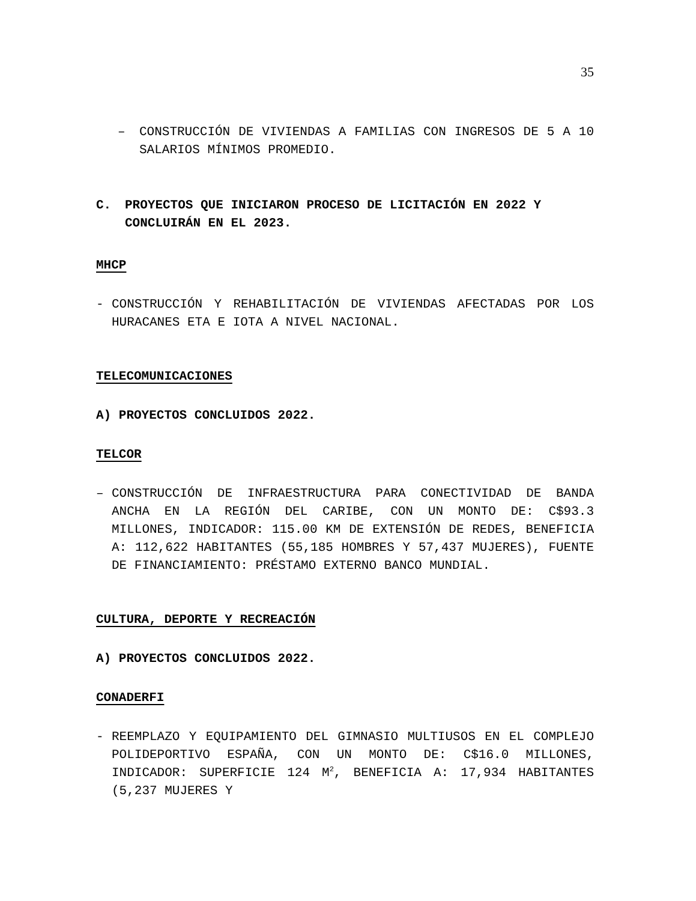35
– CONSTRUCCIÓN DE VIVIENDAS A FAMILIAS CON INGRESOS DE 5 A 10 SALARIOS MÍNIMOS PROMEDIO.
C. PROYECTOS QUE INICIARON PROCESO DE LICITACIÓN EN 2022 Y CONCLUIRÁN EN EL 2023.
MHCP
- CONSTRUCCIÓN Y REHABILITACIÓN DE VIVIENDAS AFECTADAS POR LOS HURACANES ETA E IOTA A NIVEL NACIONAL.
TELECOMUNICACIONES
A) PROYECTOS CONCLUIDOS 2022.
TELCOR
– CONSTRUCCIÓN DE INFRAESTRUCTURA PARA CONECTIVIDAD DE BANDA ANCHA EN LA REGIÓN DEL CARIBE, CON UN MONTO DE: C$93.3 MILLONES, INDICADOR: 115.00 KM DE EXTENSIÓN DE REDES, BENEFICIA A: 112,622 HABITANTES (55,185 HOMBRES Y 57,437 MUJERES), FUENTE DE FINANCIAMIENTO: PRÉSTAMO EXTERNO BANCO MUNDIAL.
CULTURA, DEPORTE Y RECREACIÓN
A) PROYECTOS CONCLUIDOS 2022.
CONADERFI
- REEMPLAZO Y EQUIPAMIENTO DEL GIMNASIO MULTIUSOS EN EL COMPLEJO POLIDEPORTIVO ESPAÑA, CON UN MONTO DE: C$16.0 MILLONES, INDICADOR: SUPERFICIE 124 M<sup>2</sup>, BENEFICIA A: 17,934 HABITANTES (5,237 MUJERES Y